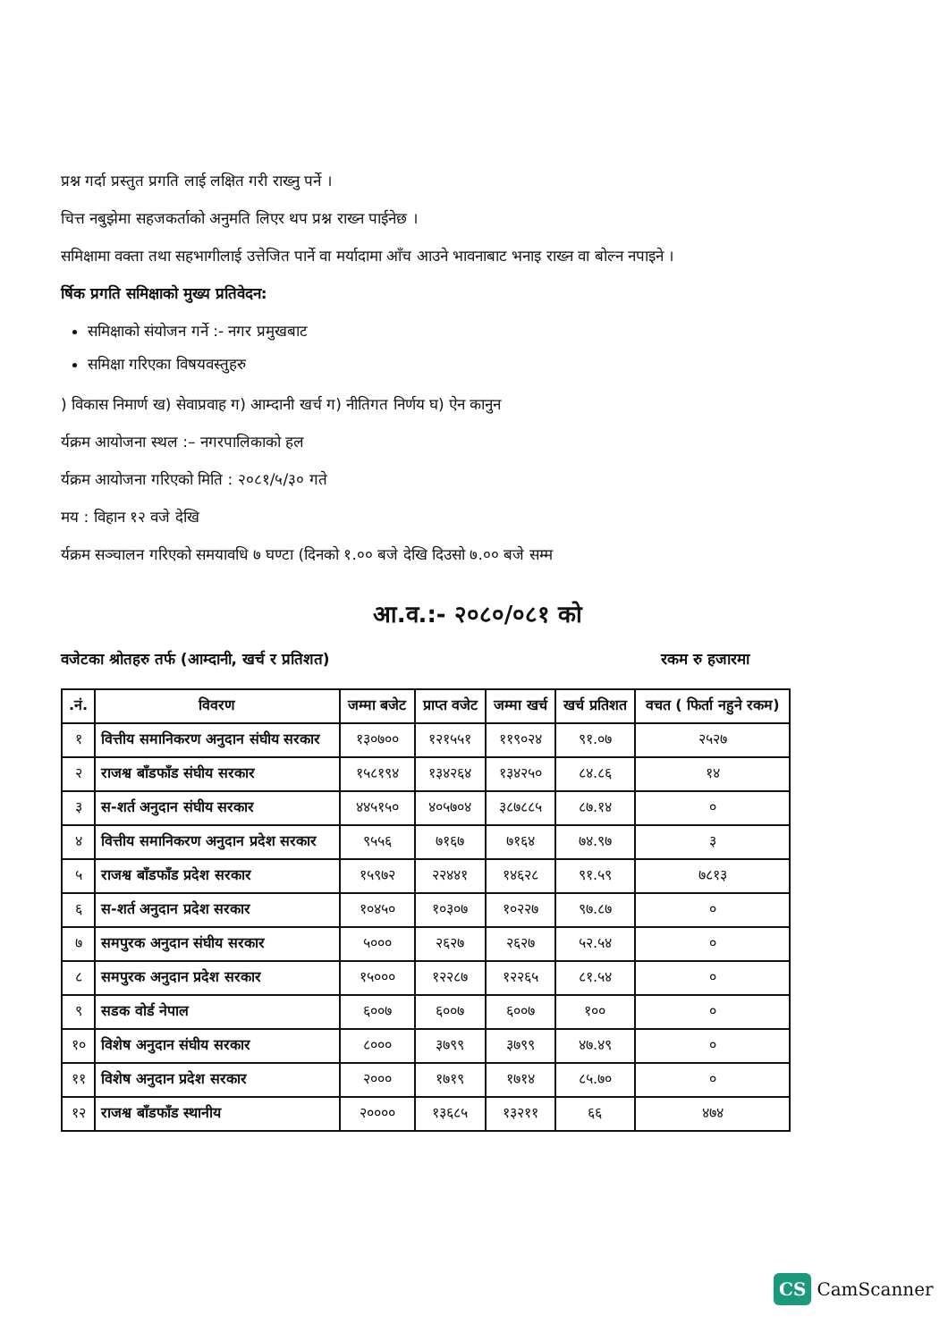प्रश्न गर्दा प्रस्तुत प्रगति लाई लक्षित गरी राख्नु पर्ने ।
चित्त नबुझेमा सहजकर्ताको अनुमति लिएर थप प्रश्न राख्न पाईनेछ ।
समिक्षामा वक्ता तथा सहभागीलाई उत्तेजित पार्ने वा मर्यादामा आँच आउने भावनाबाट भनाइ राख्न वा बोल्न नपाइने ।
र्षिक प्रगति समिक्षाको मुख्य प्रतिवेदन:
समिक्षाको संयोजन गर्ने :- नगर प्रमुखबाट
समिक्षा गरिएका विषयवस्तुहरु
) विकास निमार्ण ख) सेवाप्रवाह ग) आम्दानी खर्च ग) नीतिगत निर्णय घ) ऐन कानुन
र्यक्रम आयोजना स्थल :– नगरपालिकाको हल
र्यक्रम आयोजना गरिएको मिति : २०८१/५/३० गते
मय : विहान १२ वजे देखि
र्यक्रम सञ्चालन गरिएको समयावधि ७ घण्टा (दिनको १.०० बजे देखि दिउसो ७.०० बजे सम्म
आ.व.:- २०८०/०८१ को
वजेटका श्रोतहरु तर्फ (आम्दानी, खर्च र प्रतिशत) रकम रु हजारमा
| .नं. | विवरण | जम्मा बजेट | प्राप्त वजेट | जम्मा खर्च | खर्च प्रतिशत | वचत ( फिर्ता नहुने रकम) |
| --- | --- | --- | --- | --- | --- | --- |
| १ | वित्तीय समानिकरण अनुदान संघीय सरकार | १३०७०० | १२१५५१ | ११९०२४ | ९१.०७ | २५२७ |
| २ | राजश्व बाँडफाँड संघीय सरकार | १५८१९४ | १३४२६४ | १३४२५० | ८४.८६ | १४ |
| ३ | स-शर्त अनुदान संघीय सरकार | ४४५१५० | ४०५७०४ | ३८७८८५ | ८७.१४ | ० |
| ४ | वित्तीय समानिकरण अनुदान प्रदेश सरकार | ९५५६ | ७१६७ | ७१६४ | ७४.९७ | ३ |
| ५ | राजश्व बाँडफाँड प्रदेश सरकार | १५९७२ | २२४४१ | १४६२८ | ९१.५९ | ७८१३ |
| ६ | स-शर्त अनुदान प्रदेश सरकार | १०४५० | १०३०७ | १०२२७ | ९७.८७ | ० |
| ७ | समपुरक अनुदान संघीय सरकार | ५००० | २६२७ | २६२७ | ५२.५४ | ० |
| ८ | समपुरक अनुदान प्रदेश सरकार | १५००० | १२२८७ | १२२६५ | ८१.५४ | ० |
| ९ | सडक वोर्ड नेपाल | ६००७ | ६००७ | ६००७ | १०० | ० |
| १० | विशेष अनुदान संघीय सरकार | ८००० | ३७९९ | ३७९९ | ४७.४९ | ० |
| ११ | विशेष अनुदान प्रदेश सरकार | २००० | १७१९ | १७१४ | ८५.७० | ० |
| १२ | राजश्व बाँडफाँड स्थानीय | २०००० | १३६८५ | १३२११ | ६६ | ४७४ |
CS CamScanner